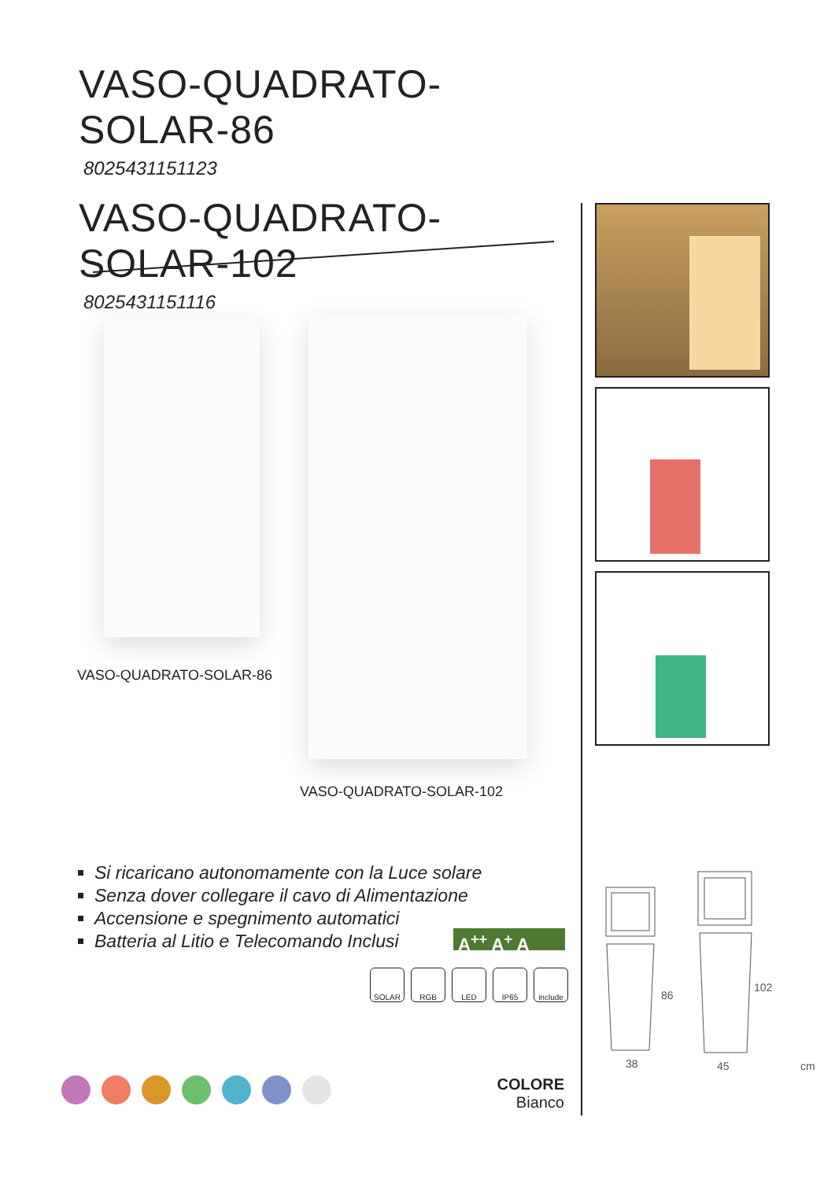VASO-QUADRATO-SOLAR-86
8025431151123
VASO-QUADRATO-SOLAR-102
8025431151116
VASO-QUADRATO-SOLAR-86
VASO-QUADRATO-SOLAR-102
Si ricaricano autonomamente con la Luce solare
Senza dover collegare il cavo di Alimentazione
Accensione e spegnimento automatici
Batteria al Litio e Telecomando Inclusi
A<sup>++</sup> A<sup>+</sup> A
SOLAR RGB LED IP65 include
86
38
102
45
cm
COLORE
Bianco